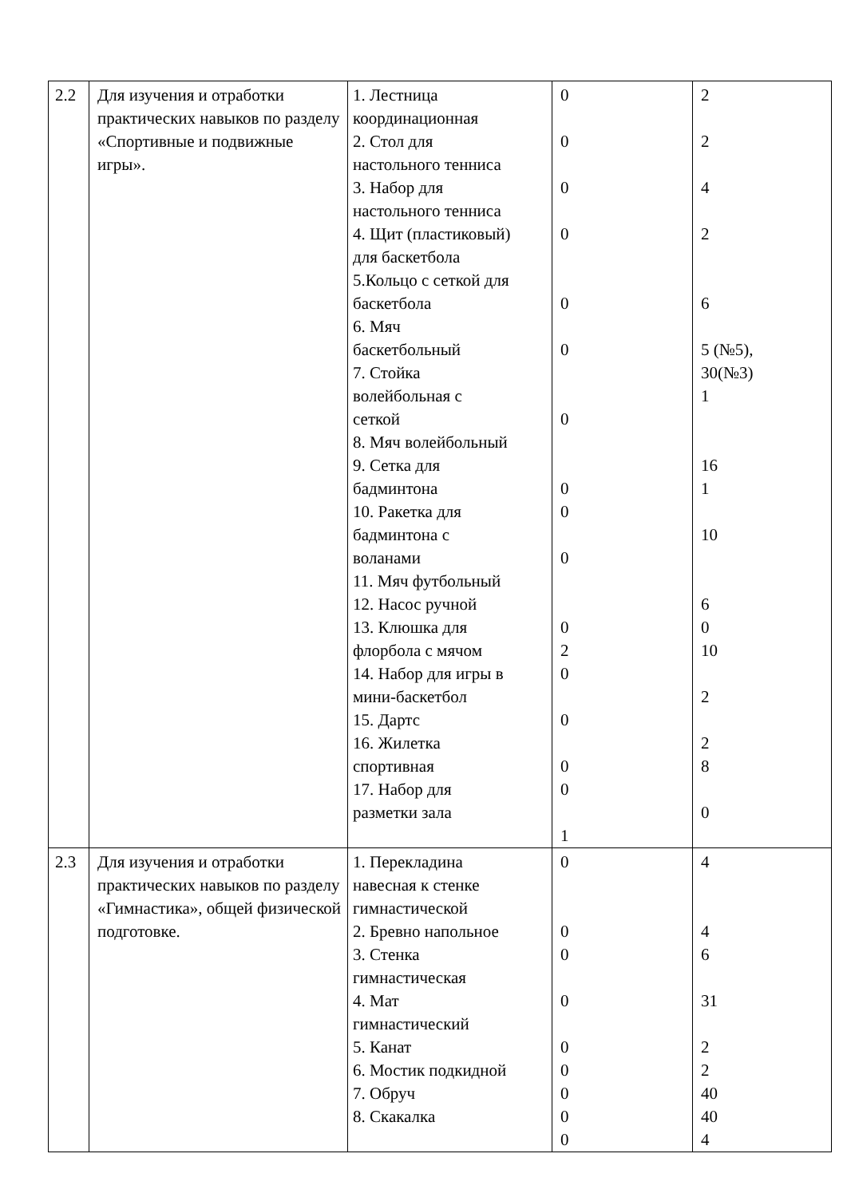| 2.2 | Для изучения и отработки практических навыков по разделу «Спортивные и подвижные игры». | 1. Лестница координационная 2. Стол для настольного тенниса 3. Набор для настольного тенниса 4. Щит (пластиковый) для баскетбола 5.Кольцо с сеткой для баскетбола 6. Мяч баскетбольный 7. Стойка волейбольная с сеткой 8. Мяч волейбольный 9. Сетка для бадминтона 10. Ракетка для бадминтона с воланами 11. Мяч футбольный 12. Насос ручной 13. Клюшка для флорбола с мячом 14. Набор для игры в мини-баскетбол 15. Дартс 16. Жилетка спортивная 17. Набор для разметки зала | 0 0 0 0 0 0 0 0 0 0 0 2 0 0 0 0 1 | 2 2 4 2 6 5 (№5), 30(№3) 1 16 1 10 6 0 10 2 2 8 0 |
| 2.3 | Для изучения и отработки практических навыков по разделу «Гимнастика», общей физической подготовке. | 1. Перекладина навесная к стенке гимнастической 2. Бревно напольное 3. Стенка гимнастическая 4. Мат гимнастический 5. Канат 6. Мостик подкидной 7. Обруч 8. Скакалка | 0 0 0 0 0 0 0 0 0 | 4 4 6 31 2 2 40 40 4 |